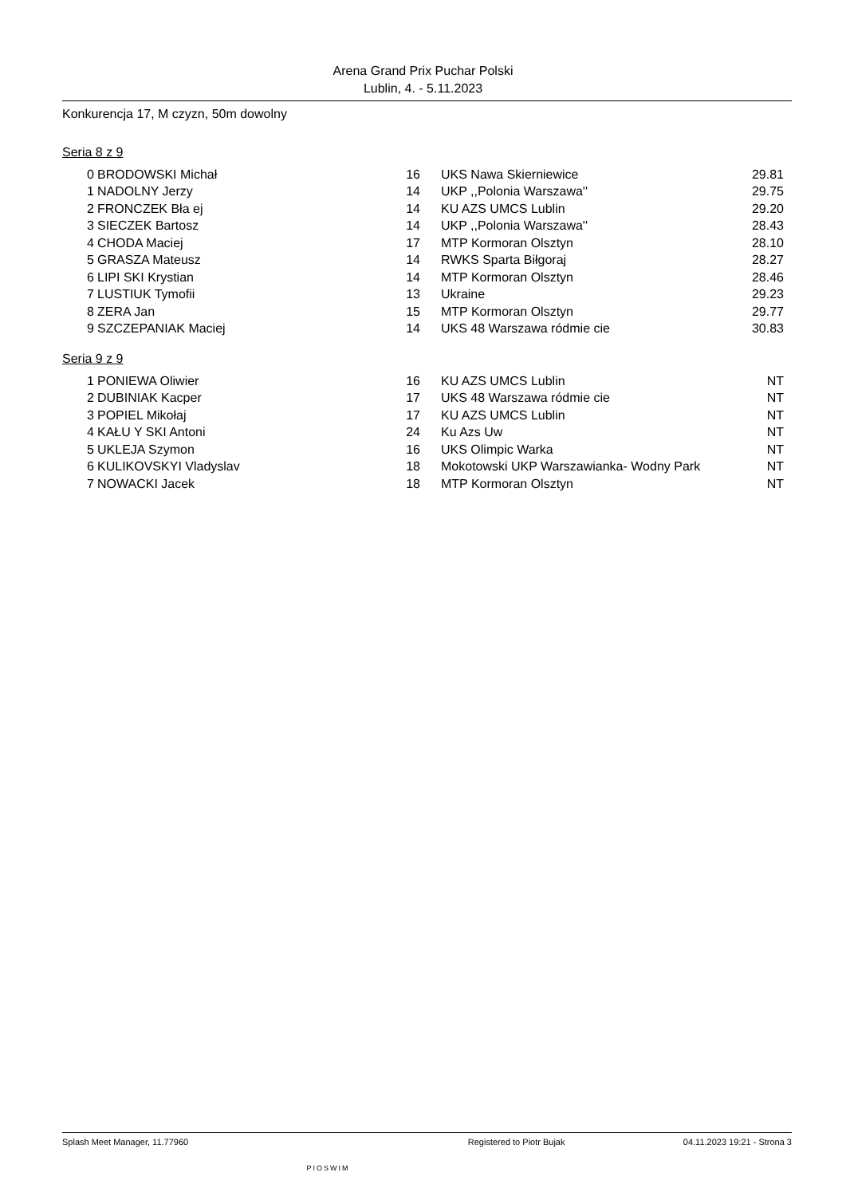Arena Grand Prix Puchar Polski
Lublin, 4. - 5.11.2023
Konkurencja 17, M czyzn, 50m dowolny
Seria 8 z 9
| 0 | BRODOWSKI Michał | 16 | UKS Nawa Skierniewice | 29.81 |
| 1 | NADOLNY Jerzy | 14 | UKP ,,Polonia Warszawa'' | 29.75 |
| 2 | FRONCZEK Bła ej | 14 | KU AZS UMCS Lublin | 29.20 |
| 3 | SIECZEK Bartosz | 14 | UKP ,,Polonia Warszawa'' | 28.43 |
| 4 | CHODA Maciej | 17 | MTP Kormoran Olsztyn | 28.10 |
| 5 | GRASZA Mateusz | 14 | RWKS Sparta Biłgoraj | 28.27 |
| 6 | LIPI SKI Krystian | 14 | MTP Kormoran Olsztyn | 28.46 |
| 7 | LUSTIUK Tymofii | 13 | Ukraine | 29.23 |
| 8 | ZERA Jan | 15 | MTP Kormoran Olsztyn | 29.77 |
| 9 | SZCZEPANIAK Maciej | 14 | UKS 48 Warszawa ródmie cie | 30.83 |
Seria 9 z 9
| 1 | PONIEWA Oliwier | 16 | KU AZS UMCS Lublin | NT |
| 2 | DUBINIAK Kacper | 17 | UKS 48 Warszawa ródmie cie | NT |
| 3 | POPIEL Mikołaj | 17 | KU AZS UMCS Lublin | NT |
| 4 | KAŁU Y SKI Antoni | 24 | Ku Azs Uw | NT |
| 5 | UKLEJA Szymon | 16 | UKS Olimpic Warka | NT |
| 6 | KULIKOVSKYI Vladyslav | 18 | Mokotowski UKP Warszawianka- Wodny Park | NT |
| 7 | NOWACKI Jacek | 18 | MTP Kormoran Olsztyn | NT |
Splash Meet Manager, 11.77960 PIOSWIM Registered to Piotr Bujak 04.11.2023 19:21 - Strona 3